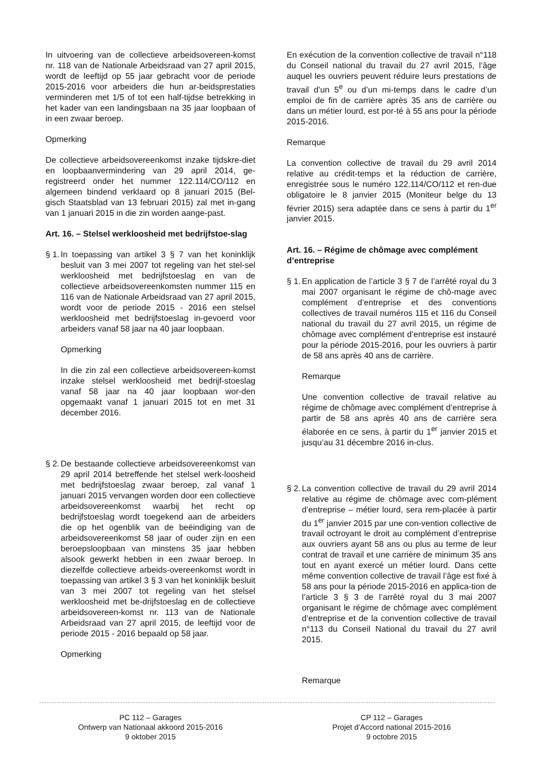In uitvoering van de collectieve arbeidsovereen-komst nr. 118 van de Nationale Arbeidsraad van 27 april 2015, wordt de leeftijd op 55 jaar gebracht voor de periode 2015-2016 voor arbeiders die hun ar-beidsprestaties verminderen met 1/5 of tot een half-tijdse betrekking in het kader van een landingsbaan na 35 jaar loopbaan of in een zwaar beroep.
Opmerking
De collectieve arbeidsovereenkomst inzake tijdskre-diet en loopbaanvermindering van 29 april 2014, ge-registreerd onder het nummer 122.114/CO/112 en algemeen bindend verklaard op 8 januari 2015 (Bel-gisch Staatsblad van 13 februari 2015) zal met in-gang van 1 januari 2015 in die zin worden aange-past.
Art. 16. – Stelsel werkloosheid met bedrijfstoe-slag
§ 1.
In toepassing van artikel 3 § 7 van het koninklijk besluit van 3 mei 2007 tot regeling van het stel-sel werkloosheid met bedrijfstoeslag en van de collectieve arbeidsovereenkomsten nummer 115 en 116 van de Nationale Arbeidsraad van 27 april 2015, wordt voor de periode 2015 - 2016 een stelsel werkloosheid met bedrijfstoeslag in-gevoerd voor arbeiders vanaf 58 jaar na 40 jaar loopbaan.
Opmerking
In die zin zal een collectieve arbeidsovereen-komst inzake stelsel werkloosheid met bedrijf-stoeslag vanaf 58 jaar na 40 jaar loopbaan wor-den opgemaakt vanaf 1 januari 2015 tot en met 31 december 2016.
§ 2.
De bestaande collectieve arbeidsovereenkomst van 29 april 2014 betreffende het stelsel werk-loosheid met bedrijfstoeslag zwaar beroep, zal vanaf 1 januari 2015 vervangen worden door een collectieve arbeidsovereenkomst waarbij het recht op bedrijfstoeslag wordt toegekend aan de arbeiders die op het ogenblik van de beëindiging van de arbeidsovereenkomst 58 jaar of ouder zijn en een beroepsloopbaan van minstens 35 jaar hebben alsook gewerkt hebben in een zwaar beroep. In diezelfde collectieve arbeids-overeenkomst wordt in toepassing van artikel 3 § 3 van het koninklijk besluit van 3 mei 2007 tot regeling van het stelsel werkloosheid met be-drijfstoeslag en de collectieve arbeidsovereen-komst nr. 113 van de Nationale Arbeidsraad van 27 april 2015, de leeftijd voor de periode 2015 - 2016 bepaald op 58 jaar.
Opmerking
En exécution de la convention collective de travail n°118 du Conseil national du travail du 27 avril 2015, l’âge auquel les ouvriers peuvent réduire leurs prestations de travail d’un 5<sup>e</sup> ou d’un mi-temps dans le cadre d’un emploi de fin de carrière après 35 ans de carrière ou dans un métier lourd, est por-té à 55 ans pour la période 2015-2016.
Remarque
La convention collective de travail du 29 avril 2014 relative au crédit-temps et la réduction de carrière, enregistrée sous le numéro 122.114/CO/112 et ren-due obligatoire le 8 janvier 2015 (Moniteur belge du 13 février 2015) sera adaptée dans ce sens à partir du 1<sup>er</sup> janvier 2015.
Art. 16. – Régime de chômage avec complément d’entreprise
§ 1.
En application de l’article 3 § 7 de l’arrêté royal du 3 mai 2007 organisant le régime de chô-mage avec complément d’entreprise et des conventions collectives de travail numéros 115 et 116 du Conseil national du travail du 27 avril 2015, un régime de chômage avec complément d’entreprise est instauré pour la période 2015-2016, pour les ouvriers à partir de 58 ans après 40 ans de carrière.
Remarque
Une convention collective de travail relative au régime de chômage avec complément d’entreprise à partir de 58 ans après 40 ans de carrière sera élaborée en ce sens, à partir du 1<sup>er</sup> janvier 2015 et jusqu’au 31 décembre 2016 in-clus.
§ 2.
La convention collective de travail du 29 avril 2014 relative au régime de chômage avec com-plément d’entreprise – métier lourd, sera rem-placée à partir du 1<sup>er</sup> janvier 2015 par une con-vention collective de travail octroyant le droit au complément d’entreprise aux ouvriers ayant 58 ans ou plus au terme de leur contrat de travail et une carrière de minimum 35 ans tout en ayant exercé un métier lourd. Dans cette même convention collective de travail l’âge est fixé à 58 ans pour la période 2015-2016 en applica-tion de l’article 3 § 3 de l’arrêté royal du 3 mai 2007 organisant le régime de chômage avec complément d’entreprise et de la convention collective de travail n°113 du Conseil National du travail du 27 avril 2015.
Remarque
PC 112 – Garages
Ontwerp van Nationaal akkoord 2015-2016
9 oktober 2015
CP 112 – Garages
Projet d’Accord national 2015-2016
9 octobre 2015